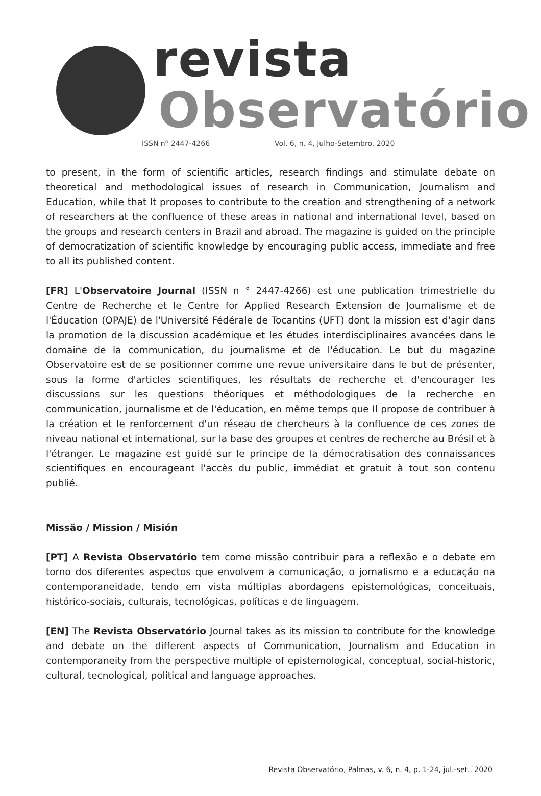revista
Observatório
ISSN nº 2447-4266 Vol. 6, n. 4, Julho-Setembro. 2020
to present, in the form of scientific articles, research findings and stimulate debate on theoretical and methodological issues of research in Communication, Journalism and Education, while that It proposes to contribute to the creation and strengthening of a network of researchers at the confluence of these areas in national and international level, based on the groups and research centers in Brazil and abroad. The magazine is guided on the principle of democratization of scientific knowledge by encouraging public access, immediate and free to all its published content.
[FR] L'Observatoire Journal (ISSN n ° 2447-4266) est une publication trimestrielle du Centre de Recherche et le Centre for Applied Research Extension de Journalisme et de l'Éducation (OPAJE) de l'Université Fédérale de Tocantins (UFT) dont la mission est d'agir dans la promotion de la discussion académique et les études interdisciplinaires avancées dans le domaine de la communication, du journalisme et de l'éducation. Le but du magazine Observatoire est de se positionner comme une revue universitaire dans le but de présenter, sous la forme d'articles scientifiques, les résultats de recherche et d'encourager les discussions sur les questions théoriques et méthodologiques de la recherche en communication, journalisme et de l'éducation, en même temps que Il propose de contribuer à la création et le renforcement d'un réseau de chercheurs à la confluence de ces zones de niveau national et international, sur la base des groupes et centres de recherche au Brésil et à l'étranger. Le magazine est guidé sur le principe de la démocratisation des connaissances scientifiques en encourageant l'accès du public, immédiat et gratuit à tout son contenu publié.
Missão / Mission / Misión
[PT] A Revista Observatório tem como missão contribuir para a reflexão e o debate em torno dos diferentes aspectos que envolvem a comunicação, o jornalismo e a educação na contemporaneidade, tendo em vista múltiplas abordagens epistemológicas, conceituais, histórico-sociais, culturais, tecnológicas, políticas e de linguagem.
[EN] The Revista Observatório Journal takes as its mission to contribute for the knowledge and debate on the different aspects of Communication, Journalism and Education in contemporaneity from the perspective multiple of epistemological, conceptual, social-historic, cultural, tecnological, political and language approaches.
Revista Observatório, Palmas, v. 6, n. 4, p. 1-24, jul.-set.. 2020